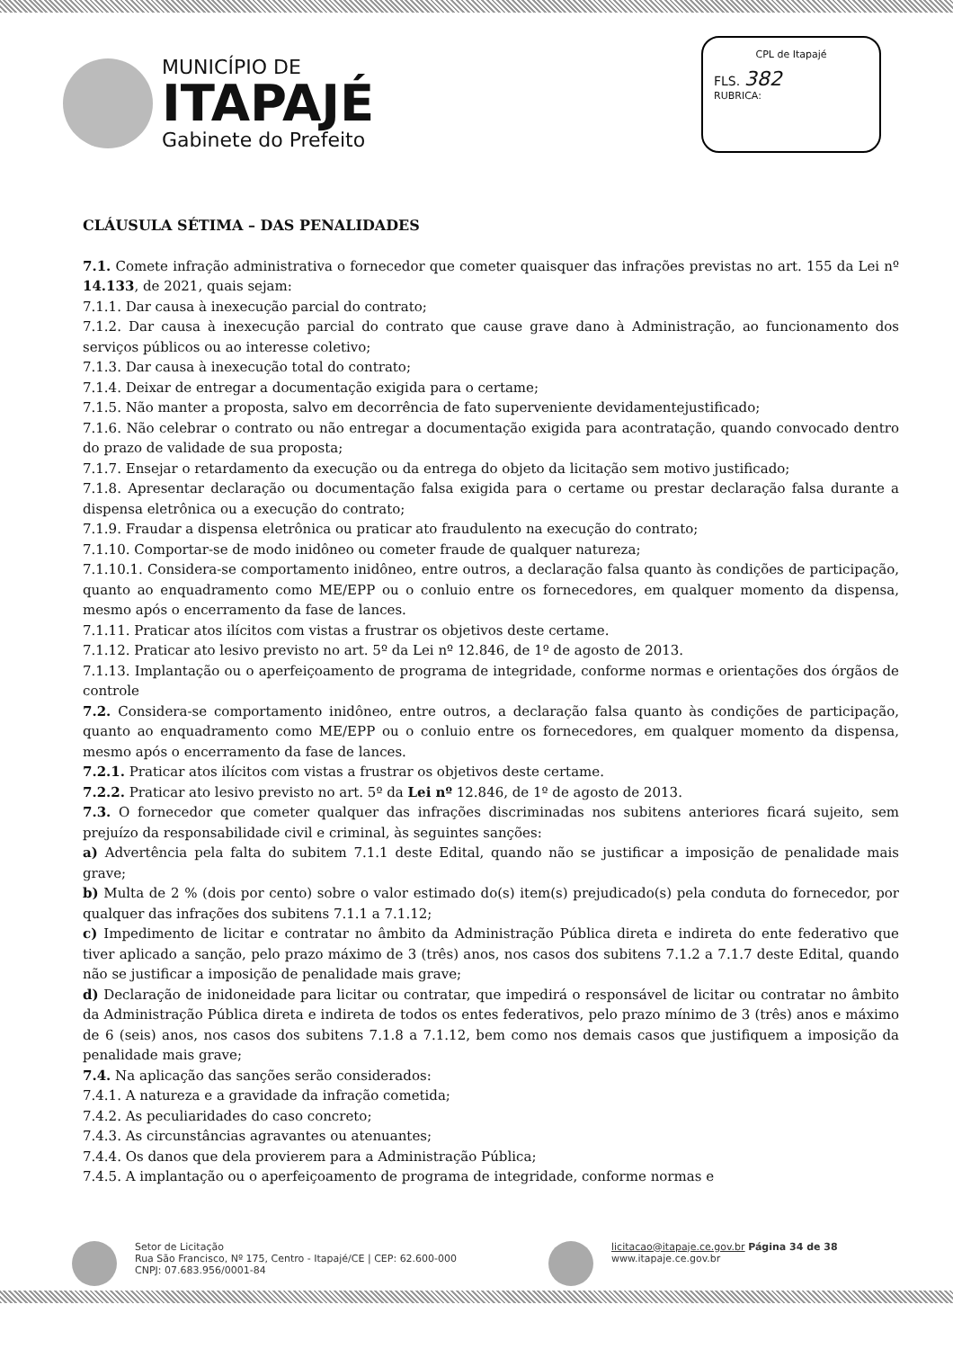MUNICÍPIO DE
ITAPAJÉ
Gabinete do Prefeito
CPL de Itapajé
FLS. 382
RUBRICA:
CLÁUSULA SÉTIMA – DAS PENALIDADES
7.1. Comete infração administrativa o fornecedor que cometer quaisquer das infrações previstas no art. 155 da Lei nº 14.133, de 2021, quais sejam:
7.1.1. Dar causa à inexecução parcial do contrato;
7.1.2. Dar causa à inexecução parcial do contrato que cause grave dano à Administração, ao funcionamento dos serviços públicos ou ao interesse coletivo;
7.1.3. Dar causa à inexecução total do contrato;
7.1.4. Deixar de entregar a documentação exigida para o certame;
7.1.5. Não manter a proposta, salvo em decorrência de fato superveniente devidamentejustificado;
7.1.6. Não celebrar o contrato ou não entregar a documentação exigida para acontratação, quando convocado dentro do prazo de validade de sua proposta;
7.1.7. Ensejar o retardamento da execução ou da entrega do objeto da licitação sem motivo justificado;
7.1.8. Apresentar declaração ou documentação falsa exigida para o certame ou prestar declaração falsa durante a dispensa eletrônica ou a execução do contrato;
7.1.9. Fraudar a dispensa eletrônica ou praticar ato fraudulento na execução do contrato;
7.1.10. Comportar-se de modo inidôneo ou cometer fraude de qualquer natureza;
7.1.10.1. Considera-se comportamento inidôneo, entre outros, a declaração falsa quanto às condições de participação, quanto ao enquadramento como ME/EPP ou o conluio entre os fornecedores, em qualquer momento da dispensa, mesmo após o encerramento da fase de lances.
7.1.11. Praticar atos ilícitos com vistas a frustrar os objetivos deste certame.
7.1.12. Praticar ato lesivo previsto no art. 5º da Lei nº 12.846, de 1º de agosto de 2013.
7.1.13. Implantação ou o aperfeiçoamento de programa de integridade, conforme normas e orientações dos órgãos de controle
7.2. Considera-se comportamento inidôneo, entre outros, a declaração falsa quanto às condições de participação, quanto ao enquadramento como ME/EPP ou o conluio entre os fornecedores, em qualquer momento da dispensa, mesmo após o encerramento da fase de lances.
7.2.1. Praticar atos ilícitos com vistas a frustrar os objetivos deste certame.
7.2.2. Praticar ato lesivo previsto no art. 5º da Lei nº 12.846, de 1º de agosto de 2013.
7.3. O fornecedor que cometer qualquer das infrações discriminadas nos subitens anteriores ficará sujeito, sem prejuízo da responsabilidade civil e criminal, às seguintes sanções:
a) Advertência pela falta do subitem 7.1.1 deste Edital, quando não se justificar a imposição de penalidade mais grave;
b) Multa de 2 % (dois por cento) sobre o valor estimado do(s) item(s) prejudicado(s) pela conduta do fornecedor, por qualquer das infrações dos subitens 7.1.1 a 7.1.12;
c) Impedimento de licitar e contratar no âmbito da Administração Pública direta e indireta do ente federativo que tiver aplicado a sanção, pelo prazo máximo de 3 (três) anos, nos casos dos subitens 7.1.2 a 7.1.7 deste Edital, quando não se justificar a imposição de penalidade mais grave;
d) Declaração de inidoneidade para licitar ou contratar, que impedirá o responsável de licitar ou contratar no âmbito da Administração Pública direta e indireta de todos os entes federativos, pelo prazo mínimo de 3 (três) anos e máximo de 6 (seis) anos, nos casos dos subitens 7.1.8 a 7.1.12, bem como nos demais casos que justifiquem a imposição da penalidade mais grave;
7.4. Na aplicação das sanções serão considerados:
7.4.1. A natureza e a gravidade da infração cometida;
7.4.2. As peculiaridades do caso concreto;
7.4.3. As circunstâncias agravantes ou atenuantes;
7.4.4. Os danos que dela provierem para a Administração Pública;
7.4.5. A implantação ou o aperfeiçoamento de programa de integridade, conforme normas e
Setor de Licitação
Rua São Francisco, Nº 175, Centro - Itapajé/CE | CEP: 62.600-000
CNPJ: 07.683.956/0001-84
licitacao@itapaje.ce.gov.br Página 34 de 38
www.itapaje.ce.gov.br